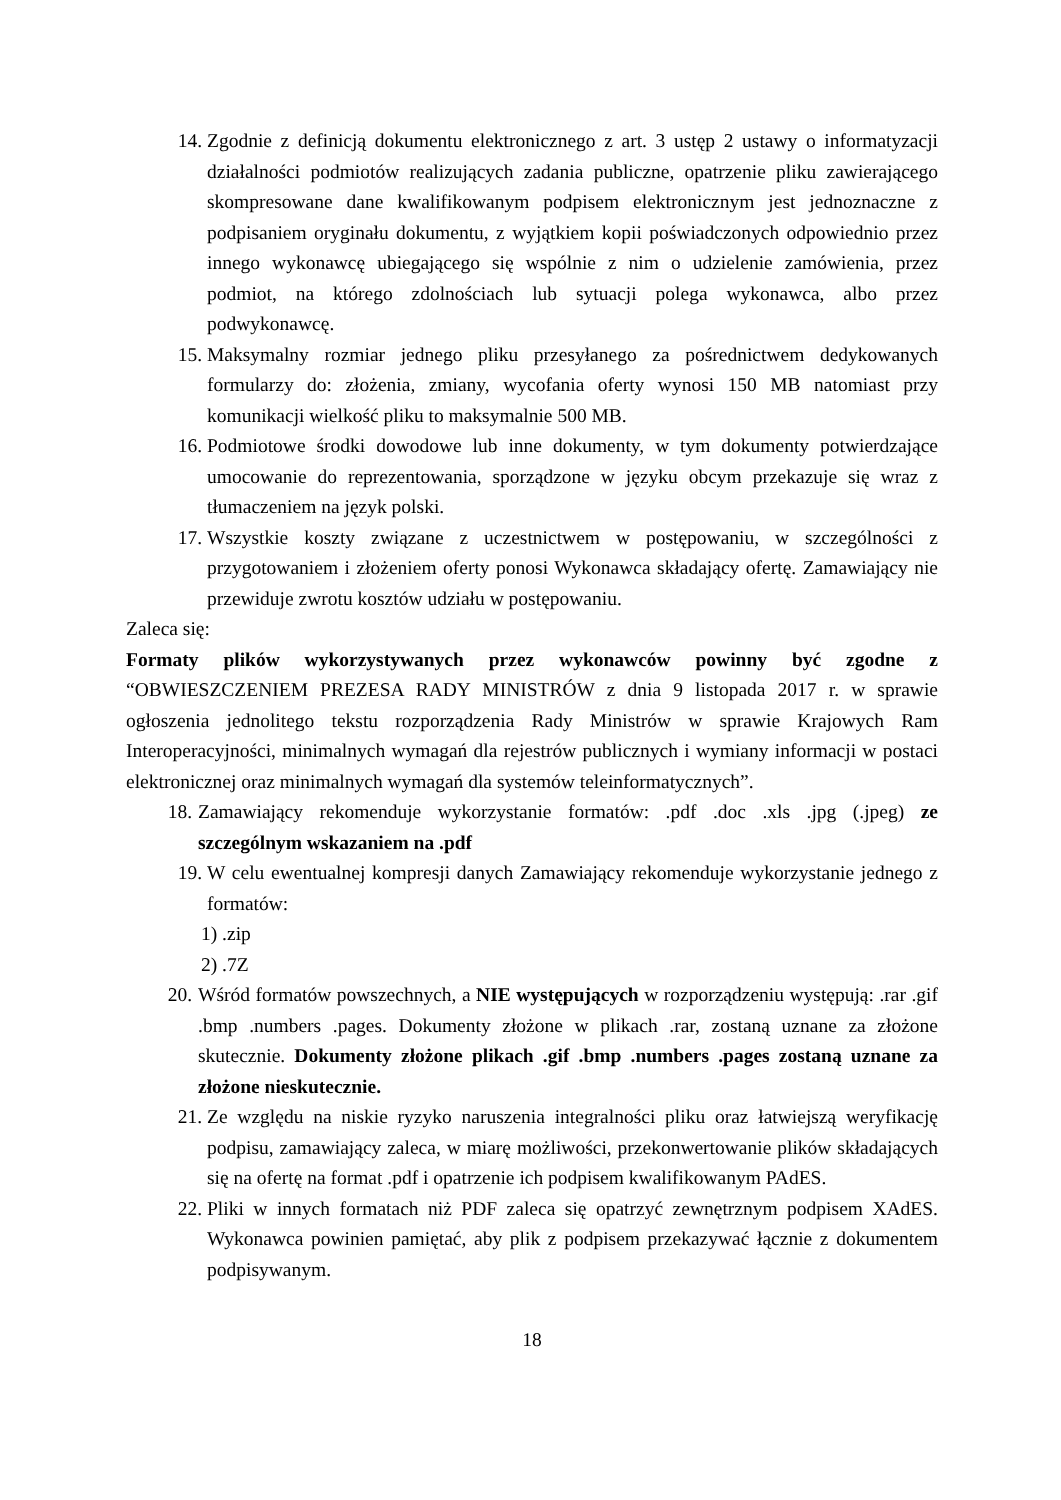14. Zgodnie z definicją dokumentu elektronicznego z art. 3 ustęp 2 ustawy o informatyzacji działalności podmiotów realizujących zadania publiczne, opatrzenie pliku zawierającego skompresowane dane kwalifikowanym podpisem elektronicznym jest jednoznaczne z podpisaniem oryginału dokumentu, z wyjątkiem kopii poświadczonych odpowiednio przez innego wykonawcę ubiegającego się wspólnie z nim o udzielenie zamówienia, przez podmiot, na którego zdolnościach lub sytuacji polega wykonawca, albo przez podwykonawcę.
15. Maksymalny rozmiar jednego pliku przesyłanego za pośrednictwem dedykowanych formularzy do: złożenia, zmiany, wycofania oferty wynosi 150 MB natomiast przy komunikacji wielkość pliku to maksymalnie 500 MB.
16. Podmiotowe środki dowodowe lub inne dokumenty, w tym dokumenty potwierdzające umocowanie do reprezentowania, sporządzone w języku obcym przekazuje się wraz z tłumaczeniem na język polski.
17. Wszystkie koszty związane z uczestnictwem w postępowaniu, w szczególności z przygotowaniem i złożeniem oferty ponosi Wykonawca składający ofertę. Zamawiający nie przewiduje zwrotu kosztów udziału w postępowaniu.
Zaleca się:
Formaty plików wykorzystywanych przez wykonawców powinny być zgodne z “OBWIESZCZENIEM PREZESA RADY MINISTRÓW z dnia 9 listopada 2017 r. w sprawie ogłoszenia jednolitego tekstu rozporządzenia Rady Ministrów w sprawie Krajowych Ram Interoperacyjności, minimalnych wymagań dla rejestrów publicznych i wymiany informacji w postaci elektronicznej oraz minimalnych wymagań dla systemów teleinformatycznych”.
18. Zamawiający rekomenduje wykorzystanie formatów: .pdf .doc .xls .jpg (.jpeg) ze szczególnym wskazaniem na .pdf
19. W celu ewentualnej kompresji danych Zamawiający rekomenduje wykorzystanie jednego z formatów:
1) .zip
2) .7Z
20. Wśród formatów powszechnych, a NIE występujących w rozporządzeniu występują: .rar .gif .bmp .numbers .pages. Dokumenty złożone w plikach .rar, zostaną uznane za złożone skutecznie. Dokumenty złożone plikach .gif .bmp .numbers .pages zostaną uznane za złożone nieskutecznie.
21. Ze względu na niskie ryzyko naruszenia integralności pliku oraz łatwiejszą weryfikację podpisu, zamawiający zaleca, w miarę możliwości, przekonwertowanie plików składających się na ofertę na format .pdf i opatrzenie ich podpisem kwalifikowanym PAdES.
22. Pliki w innych formatach niż PDF zaleca się opatrzyć zewnętrznym podpisem XAdES. Wykonawca powinien pamiętać, aby plik z podpisem przekazywać łącznie z dokumentem podpisywanym.
18